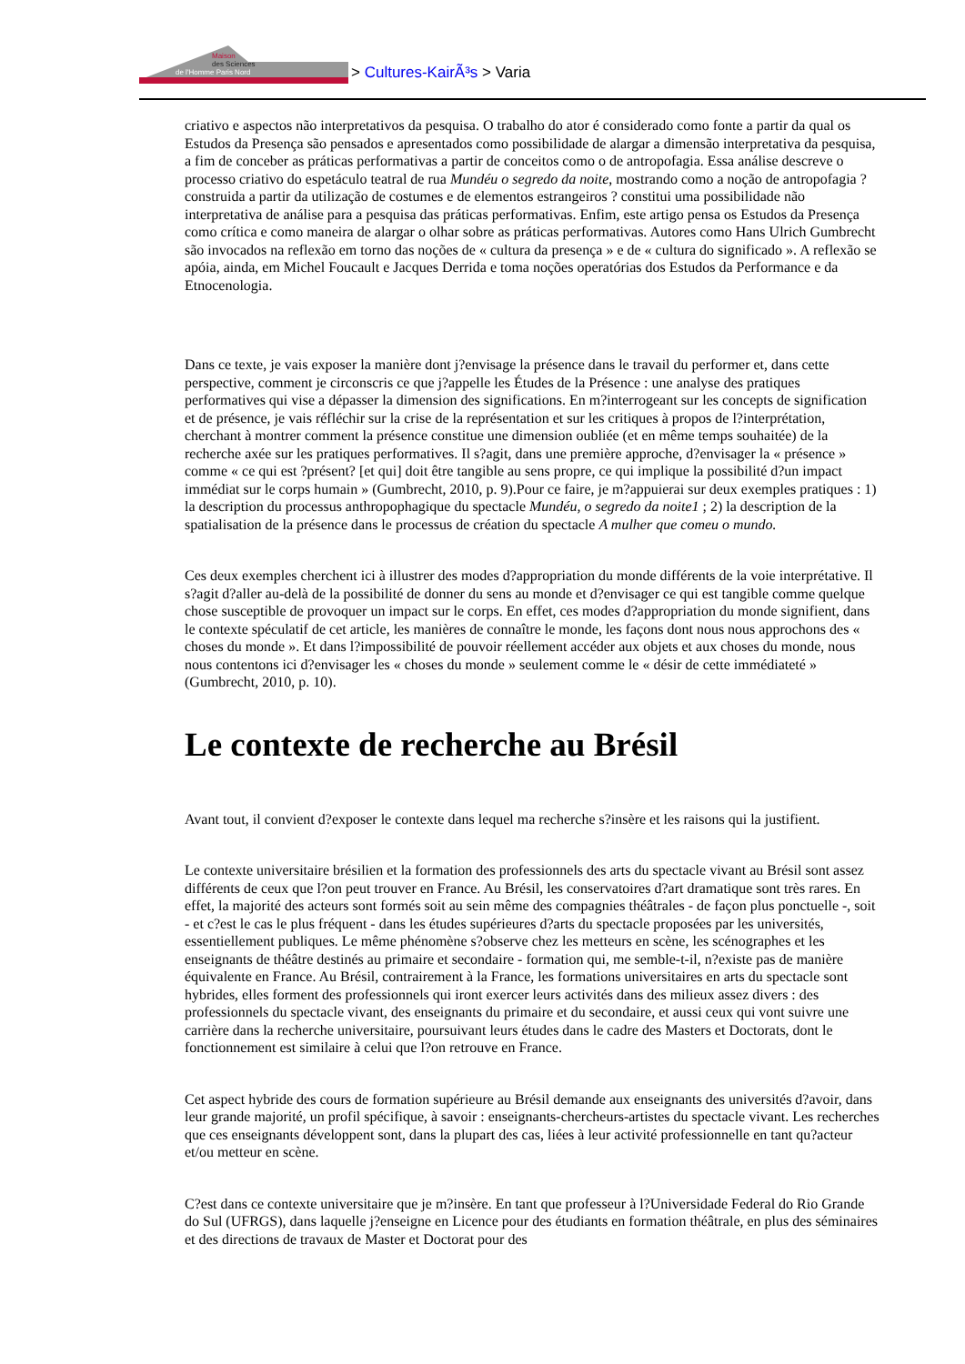Maison
des Sciences
de l'Homme Paris Nord
> Cultures-KairÃ³s > Varia
criativo e aspectos não interpretativos da pesquisa. O trabalho do ator é considerado como fonte a partir da qual os Estudos da Presença são pensados e apresentados como possibilidade de alargar a dimensão interpretativa da pesquisa, a fim de conceber as práticas performativas a partir de conceitos como o de antropofagia. Essa análise descreve o processo criativo do espetáculo teatral de rua Mundéu o segredo da noite, mostrando como a noção de antropofagia ? construida a partir da utilização de costumes e de elementos estrangeiros ? constitui uma possibilidade não interpretativa de análise para a pesquisa das práticas performativas. Enfim, este artigo pensa os Estudos da Presença como crítica e como maneira de alargar o olhar sobre as práticas performativas. Autores como Hans Ulrich Gumbrecht são invocados na reflexão em torno das noções de « cultura da presença » e de « cultura do significado ». A reflexão se apóia, ainda, em Michel Foucault e Jacques Derrida e toma noções operatórias dos Estudos da Performance e da Etnocenologia.
Dans ce texte, je vais exposer la manière dont j?envisage la présence dans le travail du performer et, dans cette perspective, comment je circonscris ce que j?appelle les Études de la Présence : une analyse des pratiques performatives qui vise a dépasser la dimension des significations. En m?interrogeant sur les concepts de signification et de présence, je vais réfléchir sur la crise de la représentation et sur les critiques à propos de l?interprétation, cherchant à montrer comment la présence constitue une dimension oubliée (et en même temps souhaitée) de la recherche axée sur les pratiques performatives. Il s?agit, dans une première approche, d?envisager la « présence » comme « ce qui est ?présent? [et qui] doit être tangible au sens propre, ce qui implique la possibilité d?un impact immédiat sur le corps humain » (Gumbrecht, 2010, p. 9).Pour ce faire, je m?appuierai sur deux exemples pratiques : 1) la description du processus anthropophagique du spectacle Mundéu, o segredo da noite1 ; 2) la description de la spatialisation de la présence dans le processus de création du spectacle A mulher que comeu o mundo.
Ces deux exemples cherchent ici à illustrer des modes d?appropriation du monde différents de la voie interprétative. Il s?agit d?aller au-delà de la possibilité de donner du sens au monde et d?envisager ce qui est tangible comme quelque chose susceptible de provoquer un impact sur le corps. En effet, ces modes d?appropriation du monde signifient, dans le contexte spéculatif de cet article, les manières de connaître le monde, les façons dont nous nous approchons des « choses du monde ». Et dans l?impossibilité de pouvoir réellement accéder aux objets et aux choses du monde, nous nous contentons ici d?envisager les « choses du monde » seulement comme le « désir de cette immédiateté » (Gumbrecht, 2010, p. 10).
Le contexte de recherche au Brésil
Avant tout, il convient d?exposer le contexte dans lequel ma recherche s?insère et les raisons qui la justifient.
Le contexte universitaire brésilien et la formation des professionnels des arts du spectacle vivant au Brésil sont assez différents de ceux que l?on peut trouver en France. Au Brésil, les conservatoires d?art dramatique sont très rares. En effet, la majorité des acteurs sont formés soit au sein même des compagnies théâtrales - de façon plus ponctuelle -, soit - et c?est le cas le plus fréquent - dans les études supérieures d?arts du spectacle proposées par les universités, essentiellement publiques. Le même phénomène s?observe chez les metteurs en scène, les scénographes et les enseignants de théâtre destinés au primaire et secondaire - formation qui, me semble-t-il, n?existe pas de manière équivalente en France. Au Brésil, contrairement à la France, les formations universitaires en arts du spectacle sont hybrides, elles forment des professionnels qui iront exercer leurs activités dans des milieux assez divers : des professionnels du spectacle vivant, des enseignants du primaire et du secondaire, et aussi ceux qui vont suivre une carrière dans la recherche universitaire, poursuivant leurs études dans le cadre des Masters et Doctorats, dont le fonctionnement est similaire à celui que l?on retrouve en France.
Cet aspect hybride des cours de formation supérieure au Brésil demande aux enseignants des universités d?avoir, dans leur grande majorité, un profil spécifique, à savoir : enseignants-chercheurs-artistes du spectacle vivant. Les recherches que ces enseignants développent sont, dans la plupart des cas, liées à leur activité professionnelle en tant qu?acteur et/ou metteur en scène.
C?est dans ce contexte universitaire que je m?insère. En tant que professeur à l?Universidade Federal do Rio Grande do Sul (UFRGS), dans laquelle j?enseigne en Licence pour des étudiants en formation théâtrale, en plus des séminaires et des directions de travaux de Master et Doctorat pour des